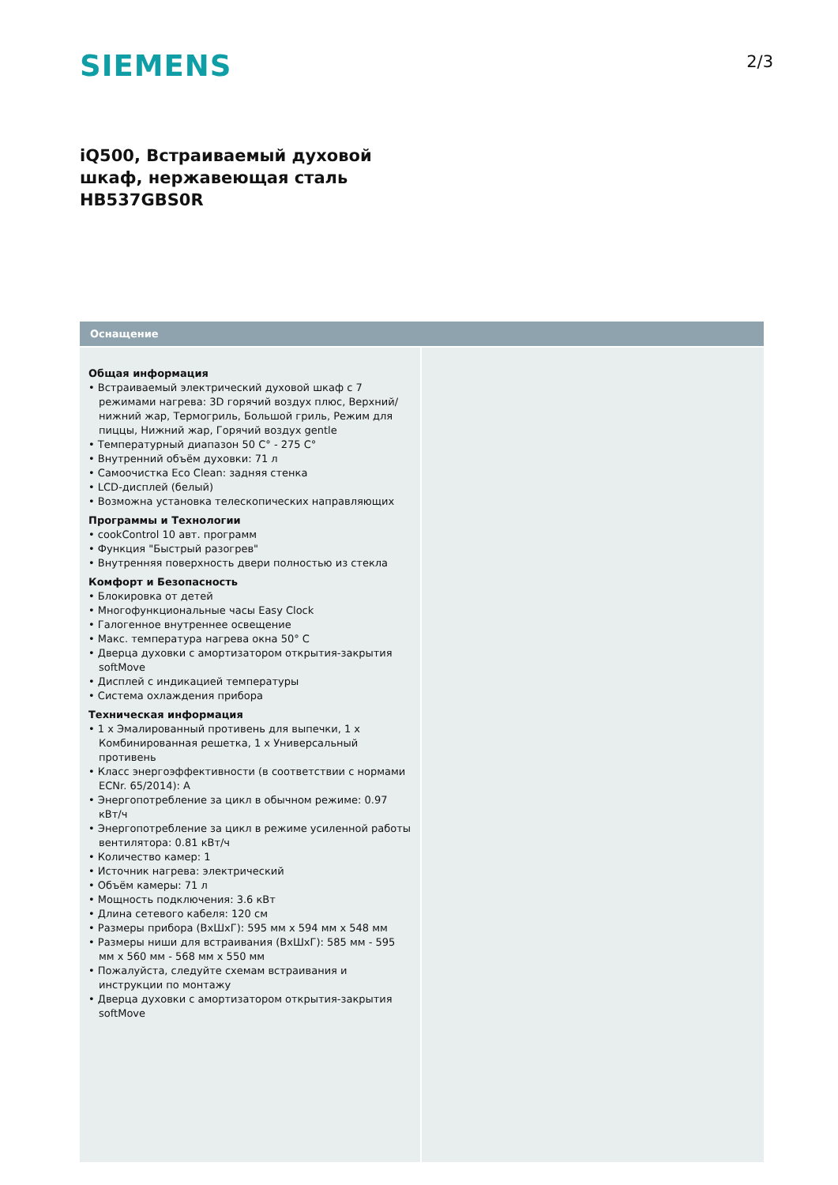SIEMENS
2/3
iQ500, Встраиваемый духовой
шкаф, нержавеющая сталь
HB537GBS0R
Оснащение
Общая информация
• Встраиваемый электрический духовой шкаф с 7 режимами нагрева: 3D горячий воздух плюс, Верхний/нижний жар, Термогриль, Большой гриль, Режим для пиццы, Нижний жар, Горячий воздух gentle
• Температурный диапазон 50 C° - 275 C°
• Внутренний объём духовки: 71 л
• Самоочистка Eco Clean: задняя стенка
• LCD-дисплей (белый)
• Возможна установка телескопических направляющих
Программы и Технологии
• cookControl 10 авт. программ
• Функция "Быстрый разогрев"
• Внутренняя поверхность двери полностью из стекла
Комфорт и Безопасность
• Блокировка от детей
• Многофункциональные часы Easy Clock
• Галогенное внутреннее освещение
• Макс. температура нагрева окна 50° C
• Дверца духовки с амортизатором открытия-закрытия softMove
• Дисплей с индикацией температуры
• Система охлаждения прибора
Техническая информация
• 1 x Эмалированный противень для выпечки, 1 x Комбинированная решетка, 1 x Универсальный противень
• Класс энергоэффективности (в соответствии с нормами ECNr. 65/2014): A
• Энергопотребление за цикл в обычном режиме: 0.97 кВт/ч
• Энергопотребление за цикл в режиме усиленной работы вентилятора: 0.81 кВт/ч
• Количество камер: 1
• Источник нагрева: электрический
• Объём камеры: 71 л
• Мощность подключения: 3.6 кВт
• Длина сетевого кабеля: 120 см
• Размеры прибора (ВxШxГ): 595 мм x 594 мм x 548 мм
• Размеры ниши для встраивания (ВxШxГ): 585 мм - 595 мм x 560 мм - 568 мм x 550 мм
• Пожалуйста, следуйте схемам встраивания и инструкции по монтажу
• Дверца духовки с амортизатором открытия-закрытия softMove